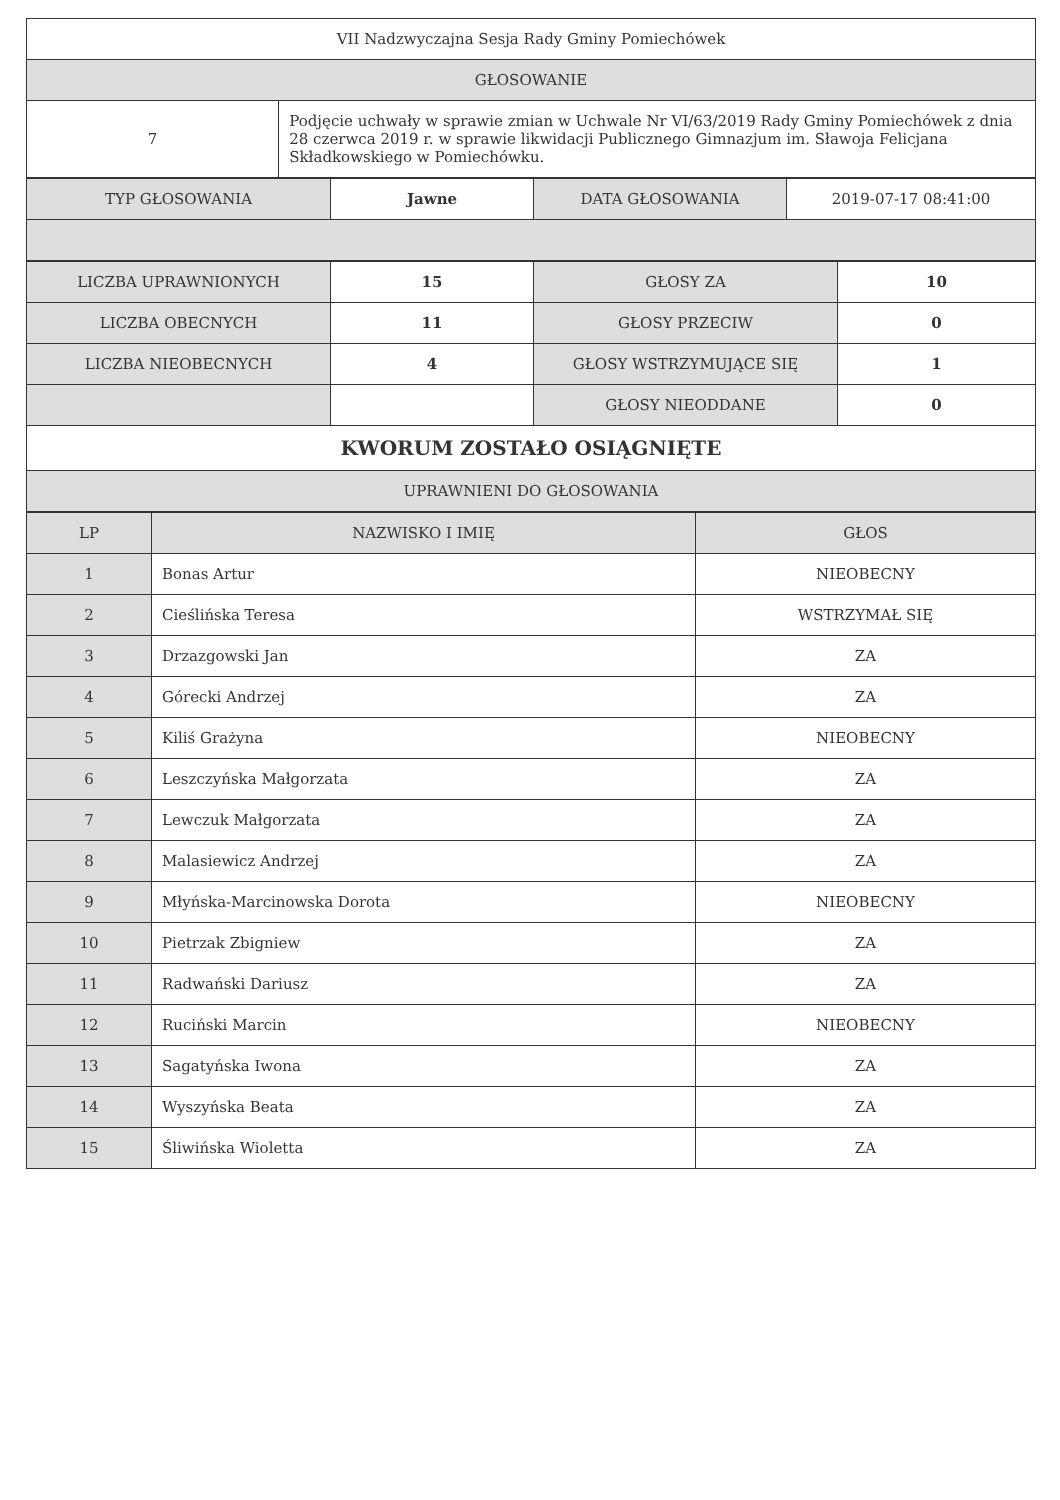| VII Nadzwyczajna Sesja Rady Gminy Pomiechówek | |
| GŁOSOWANIE | |
| 7 | Podjęcie uchwały w sprawie zmian w Uchwale Nr VI/63/2019 Rady Gminy Pomiechówek z dnia 28 czerwca 2019 r. w sprawie likwidacji Publicznego Gimnazjum im. Sławoja Felicjana Składkowskiego w Pomiechówku. |
| TYP GŁOSOWANIA | Jawne | DATA GŁOSOWANIA | 2019-07-17 08:41:00 |
| LICZBA UPRAWNIONYCH | 15 | GŁOSY ZA | 10 |
| LICZBA OBECNYCH | 11 | GŁOSY PRZECIW | 0 |
| LICZBA NIEOBECNYCH | 4 | GŁOSY WSTRZYMUJĄCE SIĘ | 1 |
| | | GŁOSY NIEODDANE | 0 |
| KWORUM ZOSTAŁO OSIĄGNIĘTE | | | |
| UPRAWNIENI DO GŁOSOWANIA | | | |
| LP | NAZWISKO I IMIĘ | GŁOS |
| --- | --- | --- |
| 1 | Bonas Artur | NIEOBECNY |
| 2 | Cieślińska Teresa | WSTRZYMAŁ SIĘ |
| 3 | Drzazgowski Jan | ZA |
| 4 | Górecki Andrzej | ZA |
| 5 | Kiliś Grażyna | NIEOBECNY |
| 6 | Leszczyńska Małgorzata | ZA |
| 7 | Lewczuk Małgorzata | ZA |
| 8 | Malasiewicz Andrzej | ZA |
| 9 | Młyńska-Marcinowska Dorota | NIEOBECNY |
| 10 | Pietrzak Zbigniew | ZA |
| 11 | Radwański Dariusz | ZA |
| 12 | Ruciński Marcin | NIEOBECNY |
| 13 | Sagatyńska Iwona | ZA |
| 14 | Wyszyńska Beata | ZA |
| 15 | Śliwińska Wioletta | ZA |